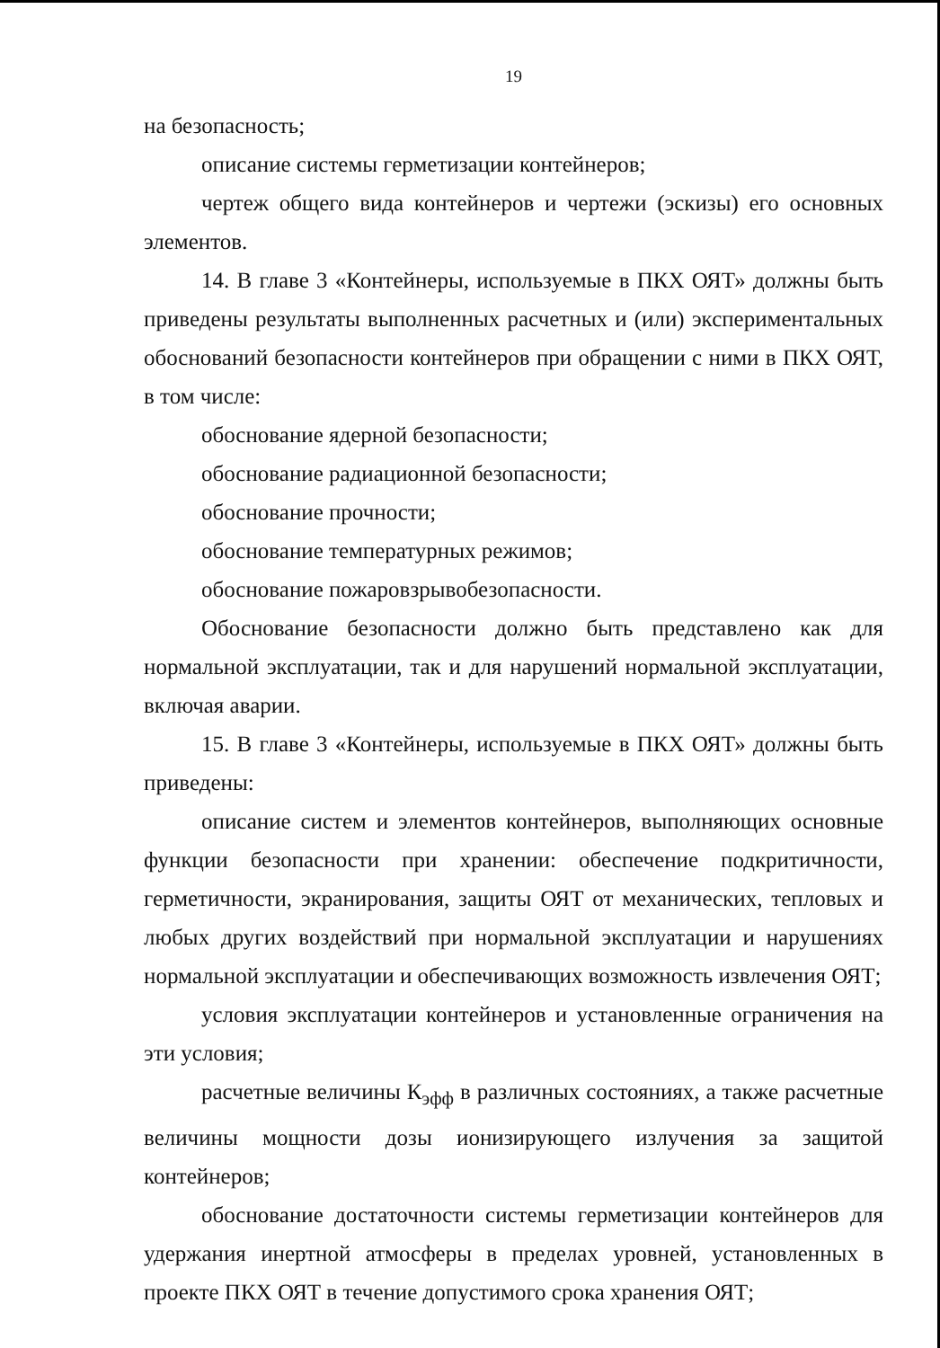19
на безопасность;
описание системы герметизации контейнеров;
чертеж общего вида контейнеров и чертежи (эскизы) его основных элементов.
14. В главе 3 «Контейнеры, используемые в ПКХ ОЯТ» должны быть приведены результаты выполненных расчетных и (или) экспериментальных обоснований безопасности контейнеров при обращении с ними в ПКХ ОЯТ, в том числе:
обоснование ядерной безопасности;
обоснование радиационной безопасности;
обоснование прочности;
обоснование температурных режимов;
обоснование пожаровзрывобезопасности.
Обоснование безопасности должно быть представлено как для нормальной эксплуатации, так и для нарушений нормальной эксплуатации, включая аварии.
15. В главе 3 «Контейнеры, используемые в ПКХ ОЯТ» должны быть приведены:
описание систем и элементов контейнеров, выполняющих основные функции безопасности при хранении: обеспечение подкритичности, герметичности, экранирования, защиты ОЯТ от механических, тепловых и любых других воздействий при нормальной эксплуатации и нарушениях нормальной эксплуатации и обеспечивающих возможность извлечения ОЯТ;
условия эксплуатации контейнеров и установленные ограничения на эти условия;
расчетные величины К<sub>эфф</sub> в различных состояниях, а также расчетные величины мощности дозы ионизирующего излучения за защитой контейнеров;
обоснование достаточности системы герметизации контейнеров для удержания инертной атмосферы в пределах уровней, установленных в проекте ПКХ ОЯТ в течение допустимого срока хранения ОЯТ;